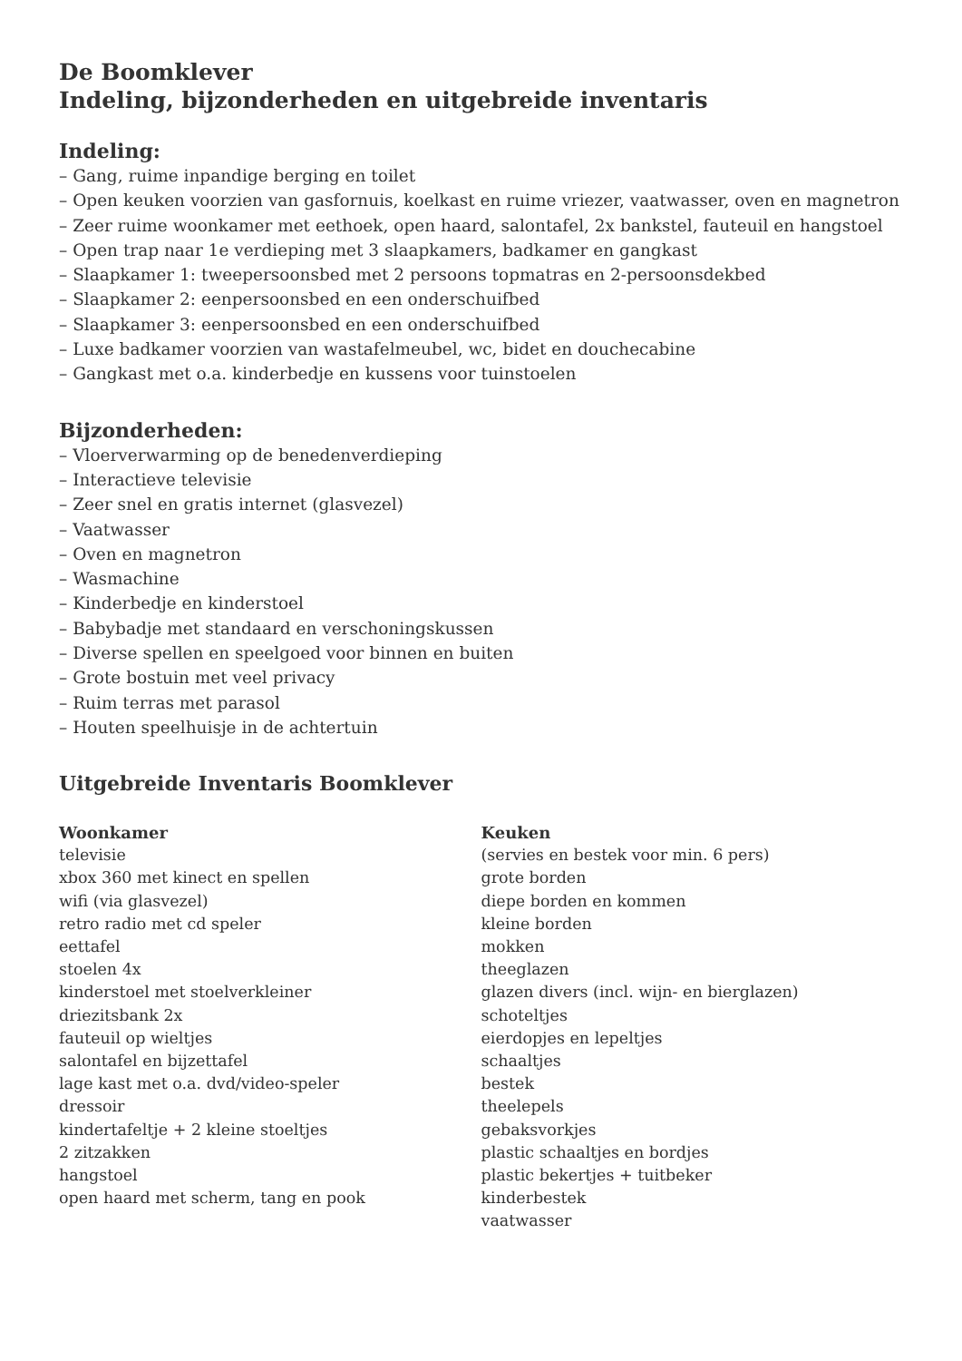De Boomklever
Indeling, bijzonderheden en uitgebreide inventaris
Indeling:
– Gang, ruime inpandige berging en toilet
– Open keuken voorzien van gasfornuis, koelkast en ruime vriezer, vaatwasser, oven en magnetron
– Zeer ruime woonkamer met eethoek, open haard, salontafel, 2x bankstel, fauteuil en hangstoel
– Open trap naar 1e verdieping met 3 slaapkamers, badkamer en gangkast
– Slaapkamer 1: tweepersoonsbed met 2 persoons topmatras en 2-persoonsdekbed
– Slaapkamer 2: eenpersoonsbed en een onderschuifbed
– Slaapkamer 3: eenpersoonsbed en een onderschuifbed
– Luxe badkamer voorzien van wastafelmeubel, wc, bidet en douchecabine
– Gangkast met o.a. kinderbedje en kussens voor tuinstoelen
Bijzonderheden:
– Vloerverwarming op de benedenverdieping
– Interactieve televisie
– Zeer snel en gratis internet (glasvezel)
– Vaatwasser
– Oven en magnetron
– Wasmachine
– Kinderbedje en kinderstoel
– Babybadje met standaard en verschoningskussen
– Diverse spellen en speelgoed voor binnen en buiten
– Grote bostuin met veel privacy
– Ruim terras met parasol
– Houten speelhuisje in de achtertuin
Uitgebreide Inventaris Boomklever
Woonkamer
televisie
xbox 360 met kinect en spellen
wifi (via glasvezel)
retro radio met cd speler
eettafel
stoelen 4x
kinderstoel met stoelverkleiner
driezitsbank 2x
fauteuil op wieltjes
salontafel en bijzettafel
lage kast met o.a. dvd/video-speler
dressoir
kindertafeltje + 2 kleine stoeltjes
2 zitzakken
hangstoel
open haard met scherm, tang en pook
Keuken
(servies en bestek voor min. 6 pers)
grote borden
diepe borden en kommen
kleine borden
mokken
theeglazen
glazen divers (incl. wijn- en bierglazen)
schoteltjes
eierdopjes en lepeltjes
schaaltjes
bestek
theelepels
gebaksvorkjes
plastic schaaltjes en bordjes
plastic bekertjes + tuitbeker
kinderbestek
vaatwasser